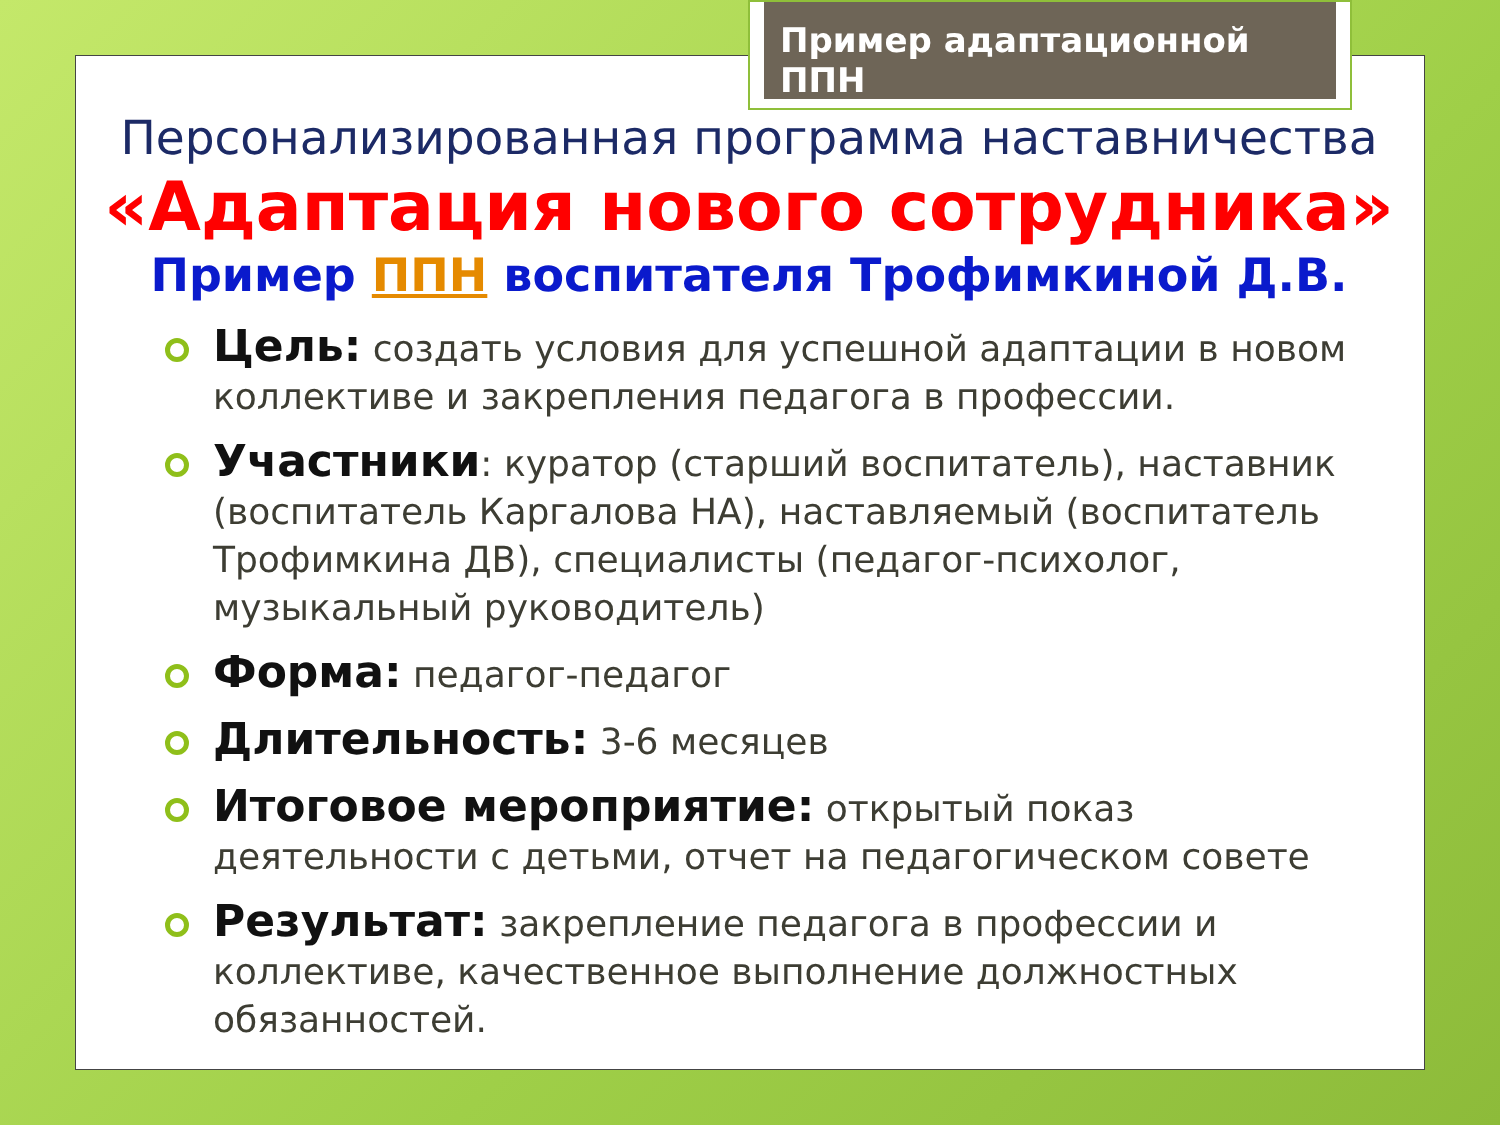Пример адаптационной ППН
Персонализированная программа наставничества
«Адаптация нового сотрудника»
Пример ППН воспитателя Трофимкиной Д.В.
Цель: создать условия для успешной адаптации в новом коллективе и закрепления педагога в профессии.
Участники: куратор (старший воспитатель), наставник (воспитатель Каргалова НА), наставляемый (воспитатель Трофимкина ДВ), специалисты (педагог-психолог, музыкальный руководитель)
Форма: педагог-педагог
Длительность: 3-6 месяцев
Итоговое мероприятие: открытый показ деятельности с детьми, отчет на педагогическом совете
Результат: закрепление педагога в профессии и коллективе, качественное выполнение должностных обязанностей.